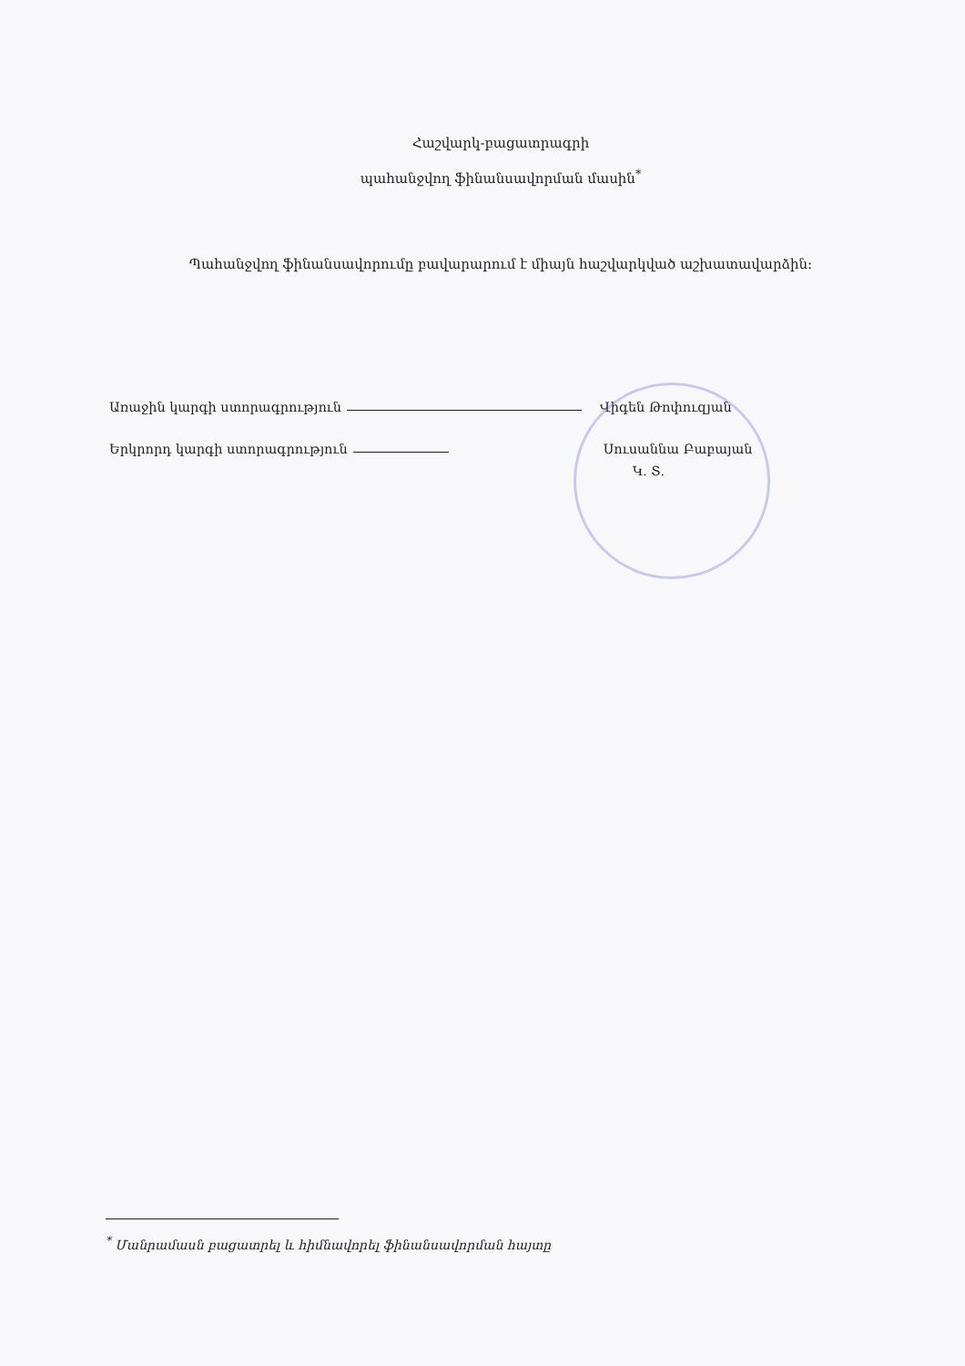Հաշվարկ-բացատրագրի
պահանջվող ֆինանսավորման մասին<sup>*</sup>
Պահանջվող ֆինանսավորումը բավարարում է միայն հաշվարկված աշխատավարձին:
Առաջին կարգի ստորագրություն Վիգեն Թոփուզյան
Երկրորդ կարգի ստորագրություն Սուսաննա Բաբայան
Կ. Տ.
<sup>*</sup> Մանրամասն բացատրել և հիմնավորել ֆինանսավորման հայտը